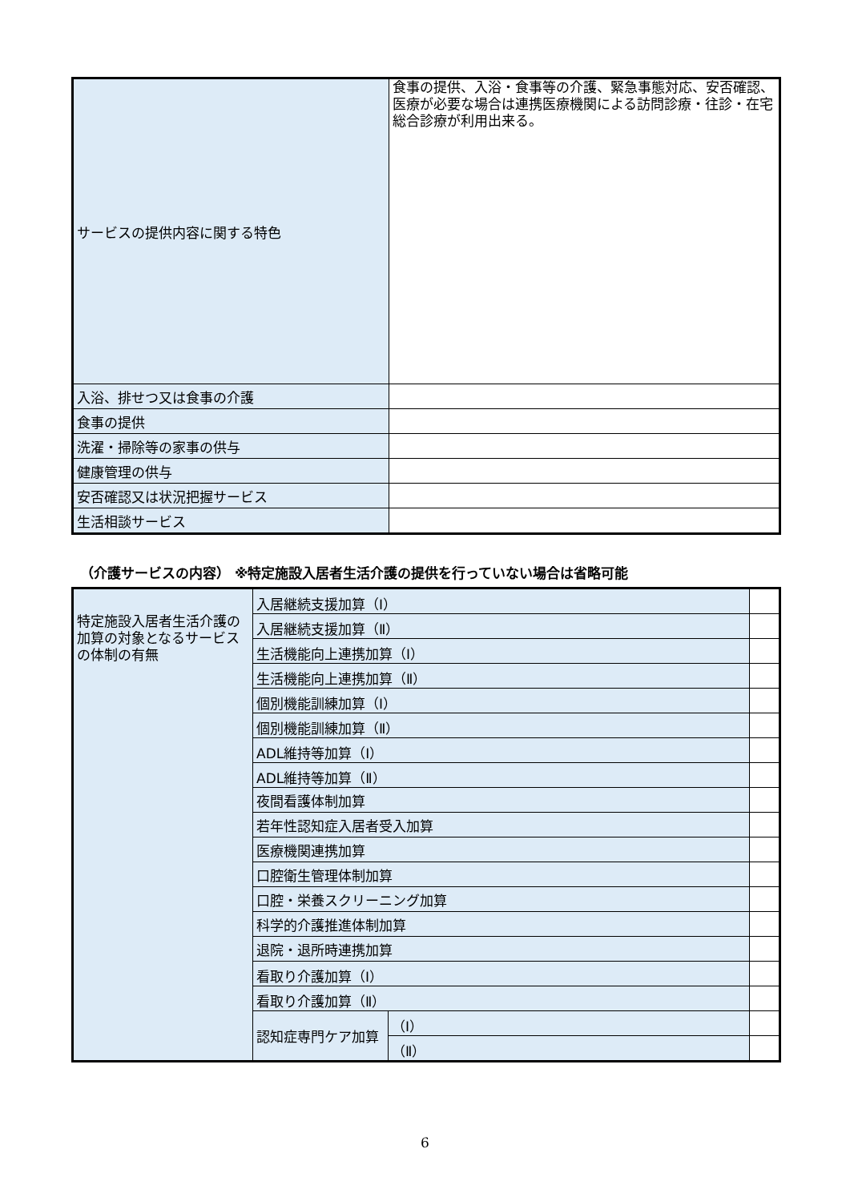| サービスの提供内容に関する特色 | 食事の提供、入浴・食事等の介護、緊急事態対応、安否確認、医療が必要な場合は連携医療機関による訪問診療・往診・在宅総合診療が利用出来る。 |
| 入浴、排せつ又は食事の介護 | |
| 食事の提供 | |
| 洗濯・掃除等の家事の供与 | |
| 健康管理の供与 | |
| 安否確認又は状況把握サービス | |
| 生活相談サービス | |
（介護サービスの内容） ※特定施設入居者生活介護の提供を行っていない場合は省略可能
| 特定施設入居者生活介護の加算の対象となるサービスの体制の有無 | 入居継続支援加算（Ⅰ） | | |
| | 入居継続支援加算（Ⅱ） | | |
| | 生活機能向上連携加算（Ⅰ） | | |
| | 生活機能向上連携加算（Ⅱ） | | |
| | 個別機能訓練加算（Ⅰ） | | |
| | 個別機能訓練加算（Ⅱ） | | |
| | ADL維持等加算（Ⅰ） | | |
| | ADL維持等加算（Ⅱ） | | |
| | 夜間看護体制加算 | | |
| | 若年性認知症入居者受入加算 | | |
| | 医療機関連携加算 | | |
| | 口腔衛生管理体制加算 | | |
| | 口腔・栄養スクリーニング加算 | | |
| | 科学的介護推進体制加算 | | |
| | 退院・退所時連携加算 | | |
| | 看取り介護加算（Ⅰ） | | |
| | 看取り介護加算（Ⅱ） | | |
| | 認知症専門ケア加算 | （Ⅰ） | |
| | | （Ⅱ） | |
6